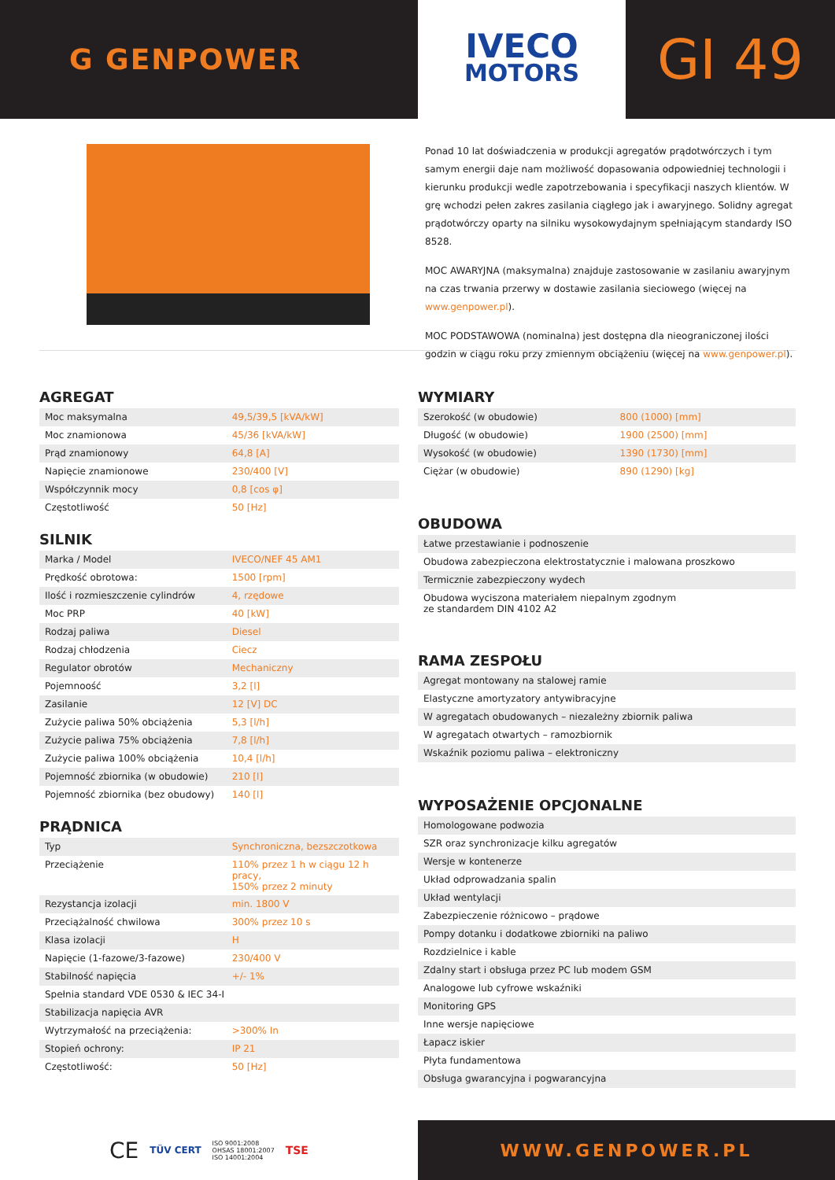G GENPOWER
IVECO
MOTORS
GI 49
Ponad 10 lat doświadczenia w produkcji agregatów prądotwórczych i tym samym energii daje nam możliwość dopasowania odpowiedniej technologii i kierunku produkcji wedle zapotrzebowania i specyfikacji naszych klientów. W grę wchodzi pełen zakres zasilania ciągłego jak i awaryjnego. Solidny agregat prądotwórczy oparty na silniku wysokowydajnym spełniającym standardy ISO 8528.
MOC AWARYJNA (maksymalna) znajduje zastosowanie w zasilaniu awaryjnym na czas trwania przerwy w dostawie zasilania sieciowego (więcej na www.genpower.pl).
MOC PODSTAWOWA (nominalna) jest dostępna dla nieograniczonej ilości godzin w ciągu roku przy zmiennym obciążeniu (więcej na www.genpower.pl).
AGREGAT
| Moc maksymalna | 49,5/39,5 [kVA/kW] |
| Moc znamionowa | 45/36 [kVA/kW] |
| Prąd znamionowy | 64,8 [A] |
| Napięcie znamionowe | 230/400 [V] |
| Współczynnik mocy | 0,8 [cos φ] |
| Częstotliwość | 50 [Hz] |
SILNIK
| Marka / Model | IVECO/NEF 45 AM1 |
| Prędkość obrotowa: | 1500 [rpm] |
| Ilość i rozmieszczenie cylindrów | 4, rzędowe |
| Moc PRP | 40 [kW] |
| Rodzaj paliwa | Diesel |
| Rodzaj chłodzenia | Ciecz |
| Regulator obrotów | Mechaniczny |
| Pojemnoość | 3,2 [l] |
| Zasilanie | 12 [V] DC |
| Zużycie paliwa 50% obciążenia | 5,3 [l/h] |
| Zużycie paliwa 75% obciążenia | 7,8 [l/h] |
| Zużycie paliwa 100% obciążenia | 10,4 [l/h] |
| Pojemność zbiornika (w obudowie) | 210 [l] |
| Pojemność zbiornika (bez obudowy) | 140 [l] |
PRĄDNICA
| Typ | Synchroniczna, bezszczotkowa |
| Przeciążenie | 110% przez 1 h w ciągu 12 h pracy, 150% przez 2 minuty |
| Rezystancja izolacji | min. 1800 V |
| Przeciążalność chwilowa | 300% przez 10 s |
| Klasa izolacji | H |
| Napięcie (1-fazowe/3-fazowe) | 230/400 V |
| Stabilność napięcia | +/- 1% |
| Spełnia standard VDE 0530 & IEC 34-I | |
| Stabilizacja napięcia AVR | |
| Wytrzymałość na przeciążenia: | >300% In |
| Stopień ochrony: | IP 21 |
| Częstotliwość: | 50 [Hz] |
WYMIARY
| Szerokość (w obudowie) | 800 (1000) [mm] |
| Długość (w obudowie) | 1900 (2500) [mm] |
| Wysokość (w obudowie) | 1390 (1730) [mm] |
| Ciężar (w obudowie) | 890 (1290) [kg] |
OBUDOWA
| Łatwe przestawianie i podnoszenie |
| Obudowa zabezpieczona elektrostatycznie i malowana proszkowo |
| Termicznie zabezpieczony wydech |
| Obudowa wyciszona materiałem niepalnym zgodnym ze standardem DIN 4102 A2 |
RAMA ZESPOŁU
| Agregat montowany na stalowej ramie |
| Elastyczne amortyzatory antywibracyjne |
| W agregatach obudowanych – niezależny zbiornik paliwa |
| W agregatach otwartych – ramozbiornik |
| Wskaźnik poziomu paliwa – elektroniczny |
WYPOSAŻENIE OPCJONALNE
| Homologowane podwozia |
| SZR oraz synchronizacje kilku agregatów |
| Wersje w kontenerze |
| Układ odprowadzania spalin |
| Układ wentylacji |
| Zabezpieczenie różnicowo – prądowe |
| Pompy dotanku i dodatkowe zbiorniki na paliwo |
| Rozdzielnice i kable |
| Zdalny start i obsługa przez PC lub modem GSM |
| Analogowe lub cyfrowe wskaźniki |
| Monitoring GPS |
| Inne wersje napięciowe |
| Łapacz iskier |
| Płyta fundamentowa |
| Obsługa gwarancyjna i pogwarancyjna |
CE TÜV CERT ISO 9001:2008
OHSAS 18001:2007
ISO 14001:2004 TSE
WWW.GENPOWER.PL